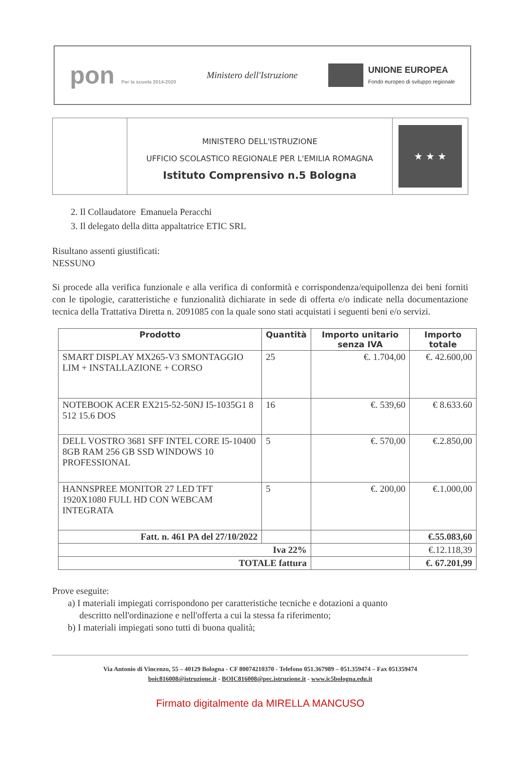pon Per la scuola 2014-2020
Ministero dell'Istruzione
UNIONE EUROPEA
Fondo europeo di sviluppo regionale
MINISTERO DELL'ISTRUZIONE
UFFICIO SCOLASTICO REGIONALE PER L'EMILIA ROMAGNA
Istituto Comprensivo n.5 Bologna
★ ★ ★
2. Il Collaudatore Emanuela Peracchi
3. Il delegato della ditta appaltatrice ETIC SRL
Risultano assenti giustificati:
NESSUNO
Si procede alla verifica funzionale e alla verifica di conformità e corrispondenza/equipollenza dei beni forniti con le tipologie, caratteristiche e funzionalità dichiarate in sede di offerta e/o indicate nella documentazione tecnica della Trattativa Diretta n. 2091085 con la quale sono stati acquistati i seguenti beni e/o servizi.
| Prodotto | Quantità | Importo unitario senza IVA | Importo totale |
| --- | --- | --- | --- |
| SMART DISPLAY MX265-V3 SMONTAGGIO LIM + INSTALLAZIONE + CORSO | 25 | €. 1.704,00 | €. 42.600,00 |
| NOTEBOOK ACER EX215-52-50NJ I5-1035G1 8 512 15.6 DOS | 16 | €. 539,60 | € 8.633.60 |
| DELL VOSTRO 3681 SFF INTEL CORE I5-10400 8GB RAM 256 GB SSD WINDOWS 10 PROFESSIONAL | 5 | €. 570,00 | €.2.850,00 |
| HANNSPREE MONITOR 27 LED TFT 1920X1080 FULL HD CON WEBCAM INTEGRATA | 5 | €. 200,00 | €.1.000,00 |
| Fatt. n. 461 PA del 27/10/2022 | | | €.55.083,60 |
| Iva 22% | | | €.12.118,39 |
| TOTALE fattura | | | €. 67.201,99 |
Prove eseguite:
a) I materiali impiegati corrispondono per caratteristiche tecniche e dotazioni a quanto
descritto nell'ordinazione e nell'offerta a cui la stessa fa riferimento;
b) I materiali impiegati sono tutti di buona qualità;
Via Antonio di Vincenzo, 55 – 40129 Bologna - CF 80074210370 - Telefono 051.367989 – 051.359474 – Fax 051359474
boic816008@istruzione.it - BOIC816008@pec.istruzione.it - www.ic5bologna.edu.it
Firmato digitalmente da MIRELLA MANCUSO